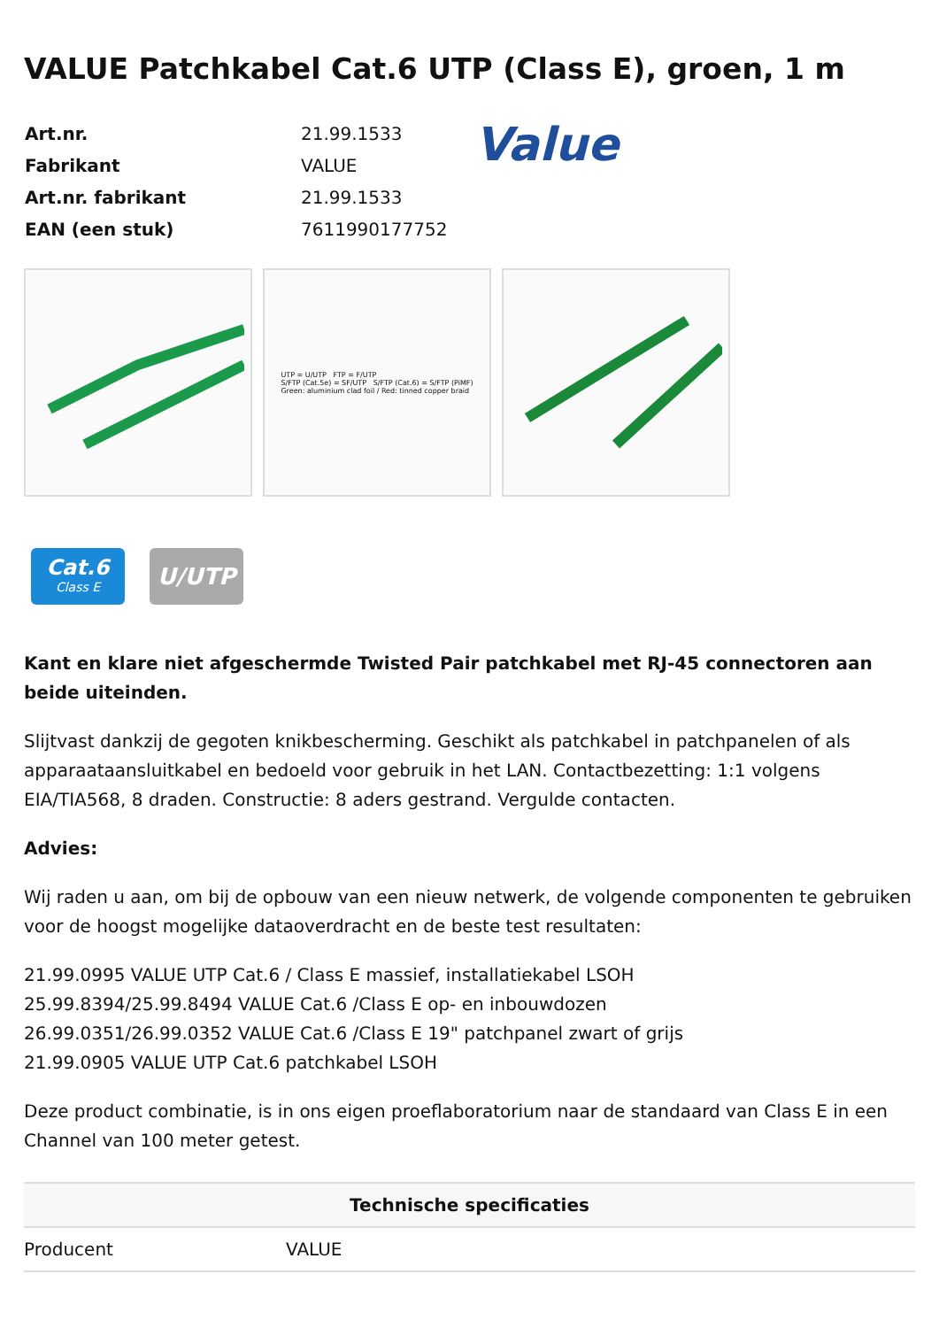VALUE Patchkabel Cat.6 UTP (Class E), groen, 1 m
| Art.nr. | 21.99.1533 |
| Fabrikant | VALUE |
| Art.nr. fabrikant | 21.99.1533 |
| EAN (een stuk) | 7611990177752 |
Value
UTP = U/UTP FTP = F/UTP
S/FTP (Cat.5e) = SF/UTP S/FTP (Cat.6) = S/FTP (PiMF)
Green: aluminium clad foil / Red: tinned copper braid
Cat.6
Class E
U/UTP
Kant en klare niet afgeschermde Twisted Pair patchkabel met RJ-45 connectoren aan beide uiteinden.
Slijtvast dankzij de gegoten knikbescherming. Geschikt als patchkabel in patchpanelen of als apparaataansluitkabel en bedoeld voor gebruik in het LAN. Contactbezetting: 1:1 volgens EIA/TIA568, 8 draden. Constructie: 8 aders gestrand. Vergulde contacten.
Advies:
Wij raden u aan, om bij de opbouw van een nieuw netwerk, de volgende componenten te gebruiken voor de hoogst mogelijke dataoverdracht en de beste test resultaten:
21.99.0995 VALUE UTP Cat.6 / Class E massief, installatiekabel LSOH
25.99.8394/25.99.8494 VALUE Cat.6 /Class E op- en inbouwdozen
26.99.0351/26.99.0352 VALUE Cat.6 /Class E 19" patchpanel zwart of grijs
21.99.0905 VALUE UTP Cat.6 patchkabel LSOH
Deze product combinatie, is in ons eigen proeflaboratorium naar de standaard van Class E in een Channel van 100 meter getest.
| Technische specificaties | |
| --- | --- |
| Producent | VALUE |